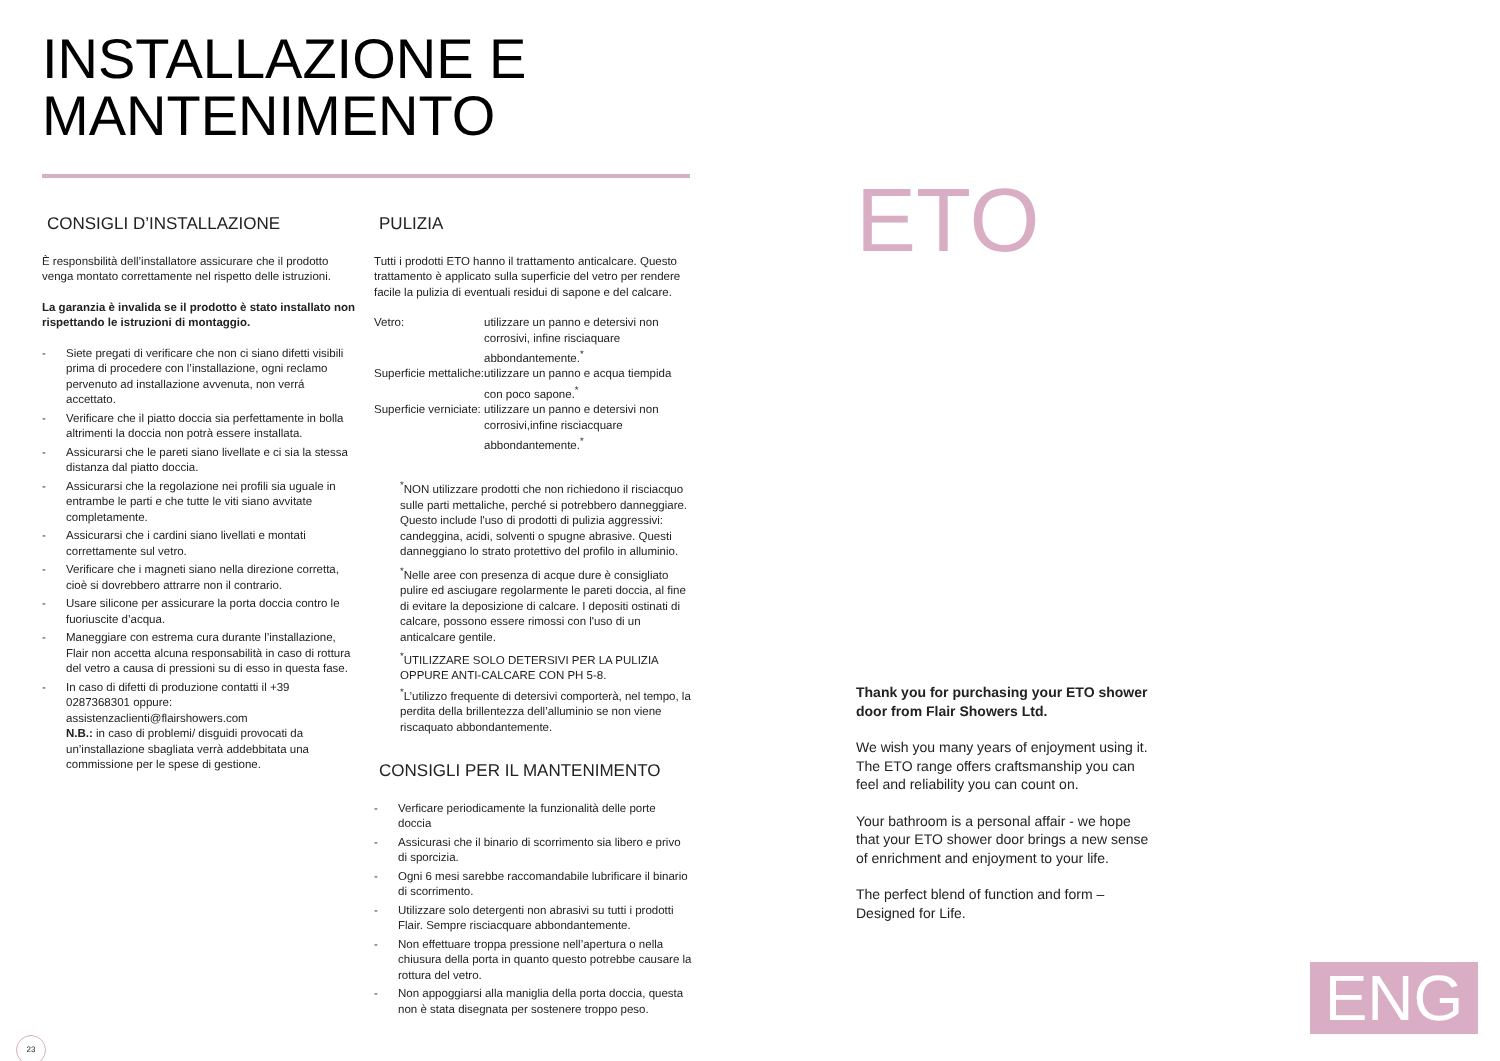INSTALLAZIONE E
MANTENIMENTO
CONSIGLI D’INSTALLAZIONE
È responsbilità dell’installatore assicurare che il prodotto venga montato correttamente nel rispetto delle istruzioni.
La garanzia è invalida se il prodotto è stato installato non rispettando le istruzioni di montaggio.
- Siete pregati di verificare che non ci siano difetti visibili prima di procedere con l’installazione, ogni reclamo pervenuto ad installazione avvenuta, non verrá accettato.
- Verificare che il piatto doccia sia perfettamente in bolla altrimenti la doccia non potrà essere installata.
- Assicurarsi che le pareti siano livellate e ci sia la stessa distanza dal piatto doccia.
- Assicurarsi che la regolazione nei profili sia uguale in entrambe le parti e che tutte le viti siano avvitate completamente.
- Assicurarsi che i cardini siano livellati e montati correttamente sul vetro.
- Verificare che i magneti siano nella direzione corretta, cioè si dovrebbero attrarre non il contrario.
- Usare silicone per assicurare la porta doccia contro le fuoriuscite d’acqua.
- Maneggiare con estrema cura durante l’installazione, Flair non accetta alcuna responsabilità in caso di rottura del vetro a causa di pressioni su di esso in questa fase.
- In caso di difetti di produzione contatti il +39 0287368301 oppure: assistenzaclienti@flairshowers.com
N.B.: in caso di problemi/ disguidi provocati da un’installazione sbagliata verrà addebbitata una commissione per le spese di gestione.
PULIZIA
Tutti i prodotti ETO hanno il trattamento anticalcare. Questo trattamento è applicato sulla superficie del vetro per rendere facile la pulizia di eventuali residui di sapone e del calcare.
Vetro: utilizzare un panno e detersivi non corrosivi, infine risciaquare abbondantemente.<sup>*</sup>
Superficie mettaliche: utilizzare un panno e acqua tiempida con poco sapone.<sup>*</sup>
Superficie verniciate: utilizzare un panno e detersivi non corrosivi,infine risciacquare abbondantemente.<sup>*</sup>
<sup>*</sup> NON utilizzare prodotti che non richiedono il risciacquo sulle parti mettaliche, perché si potrebbero danneggiare. Questo include l'uso di prodotti di pulizia aggressivi: candeggina, acidi, solventi o spugne abrasive. Questi danneggiano lo strato protettivo del profilo in alluminio.
<sup>*</sup> Nelle aree con presenza di acque dure è consigliato pulire ed asciugare regolarmente le pareti doccia, al fine di evitare la deposizione di calcare. I depositi ostinati di calcare, possono essere rimossi con l'uso di un anticalcare gentile.
<sup>*</sup> UTILIZZARE SOLO DETERSIVI PER LA PULIZIA OPPURE ANTI-CALCARE CON PH 5-8.
<sup>*</sup> L’utilizzo frequente di detersivi comporterà, nel tempo, la perdita della brillentezza dell’alluminio se non viene riscaquato abbondantemente.
CONSIGLI PER IL MANTENIMENTO
- Verficare periodicamente la funzionalità delle porte doccia
- Assicurasi che il binario di scorrimento sia libero e privo di sporcizia.
- Ogni 6 mesi sarebbe raccomandabile lubrificare il binario di scorrimento.
- Utilizzare solo detergenti non abrasivi su tutti i prodotti Flair. Sempre risciacquare abbondantemente.
- Non effettuare troppa pressione nell’apertura o nella chiusura della porta in quanto questo potrebbe causare la rottura del vetro.
- Non appoggiarsi alla maniglia della porta doccia, questa non è stata disegnata per sostenere troppo peso.
ETO
Thank you for purchasing your ETO shower door from Flair Showers Ltd.
We wish you many years of enjoyment using it. The ETO range offers craftsmanship you can feel and reliability you can count on.
Your bathroom is a personal affair - we hope that your ETO shower door brings a new sense of enrichment and enjoyment to your life.
The perfect blend of function and form – Designed for Life.
ENG
23